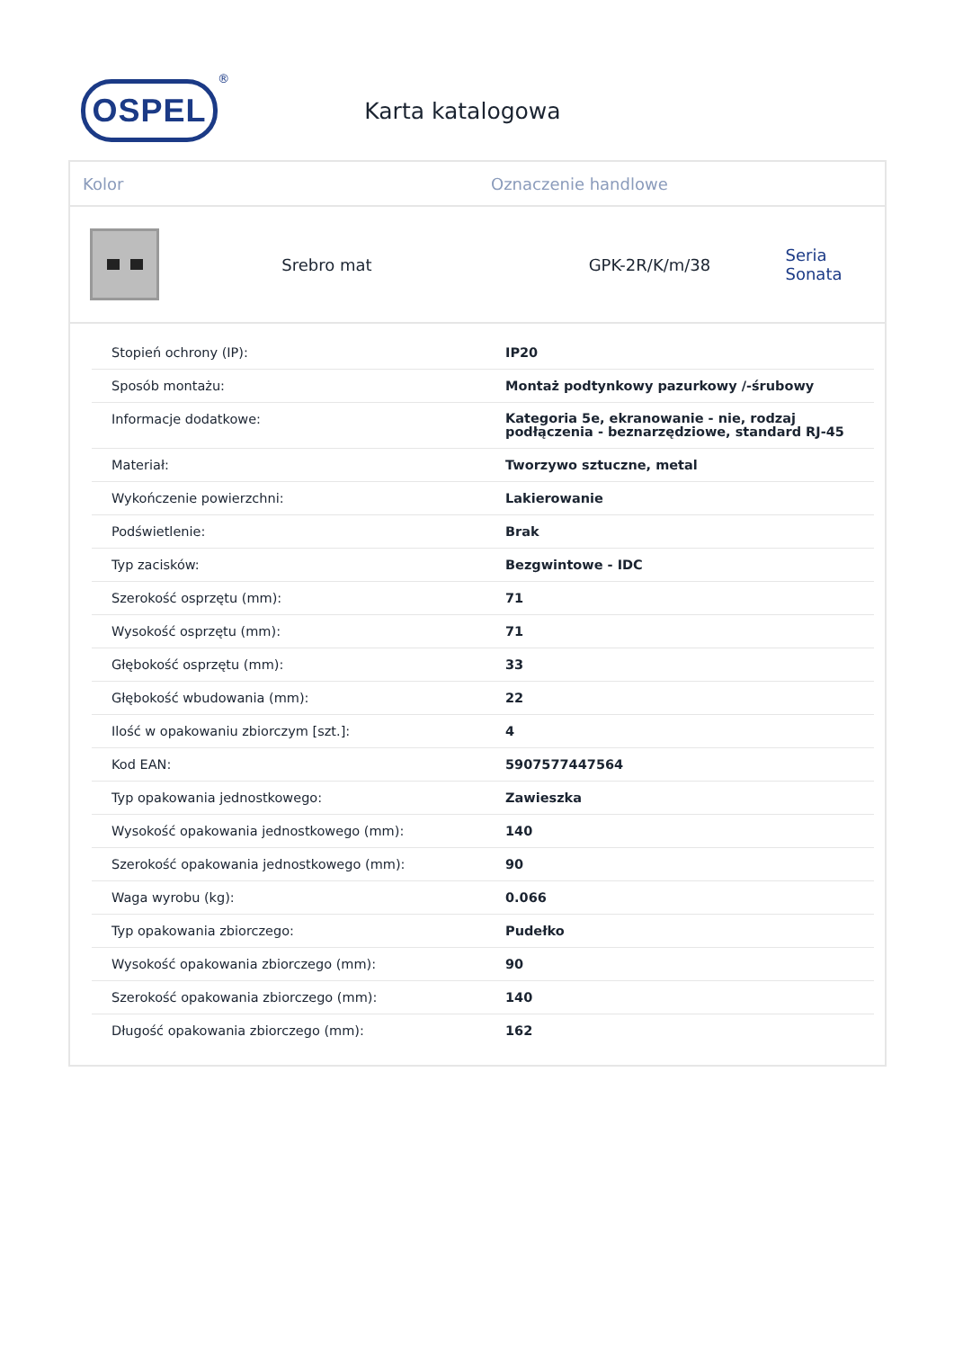OSPEL
<sup>®</sup>
Karta katalogowa
Kolor Oznaczenie handlowe
Srebro mat GPK-2R/K/m/38 Seria Sonata
| Stopień ochrony (IP): | IP20 |
| Sposób montażu: | Montaż podtynkowy pazurkowy /-śrubowy |
| Informacje dodatkowe: | Kategoria 5e, ekranowanie - nie, rodzaj podłączenia - beznarzędziowe, standard RJ-45 |
| Materiał: | Tworzywo sztuczne, metal |
| Wykończenie powierzchni: | Lakierowanie |
| Podświetlenie: | Brak |
| Typ zacisków: | Bezgwintowe - IDC |
| Szerokość osprzętu (mm): | 71 |
| Wysokość osprzętu (mm): | 71 |
| Głębokość osprzętu (mm): | 33 |
| Głębokość wbudowania (mm): | 22 |
| Ilość w opakowaniu zbiorczym [szt.]: | 4 |
| Kod EAN: | 5907577447564 |
| Typ opakowania jednostkowego: | Zawieszka |
| Wysokość opakowania jednostkowego (mm): | 140 |
| Szerokość opakowania jednostkowego (mm): | 90 |
| Waga wyrobu (kg): | 0.066 |
| Typ opakowania zbiorczego: | Pudełko |
| Wysokość opakowania zbiorczego (mm): | 90 |
| Szerokość opakowania zbiorczego (mm): | 140 |
| Długość opakowania zbiorczego (mm): | 162 |